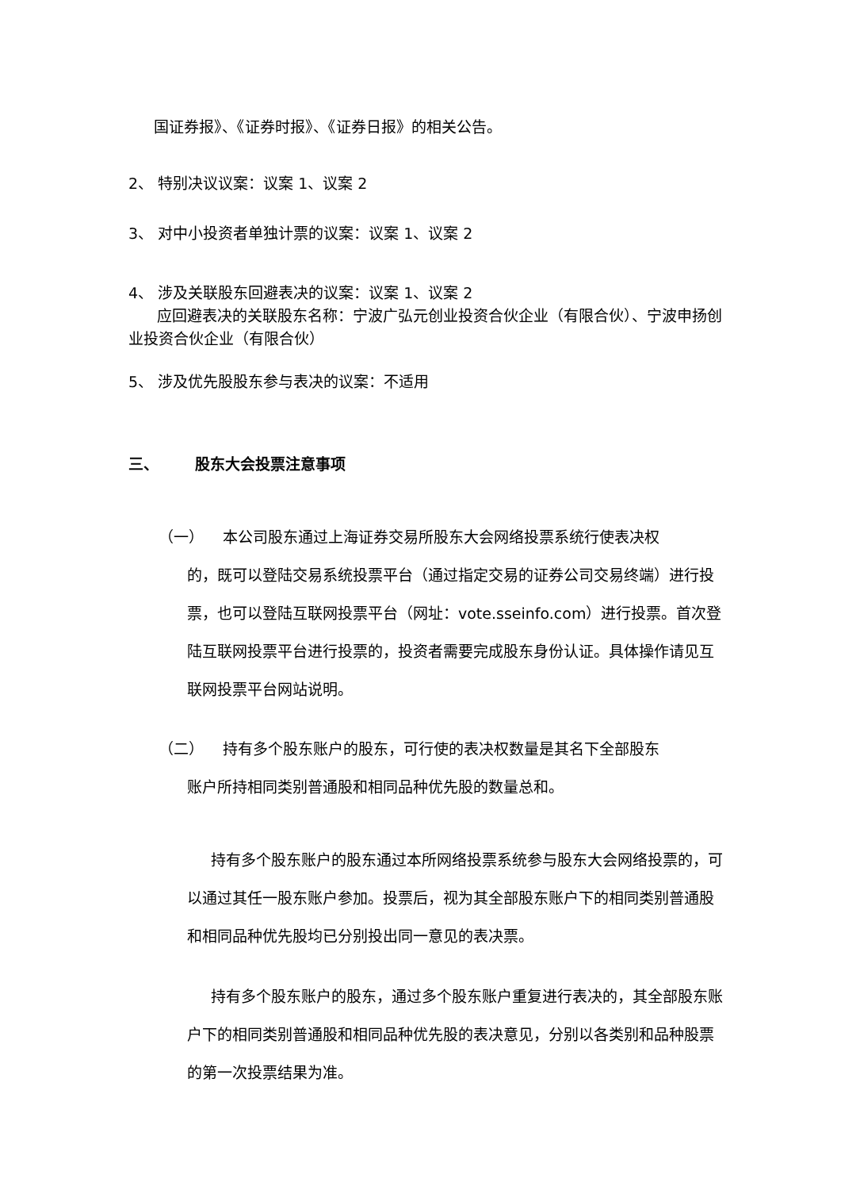国证券报》、《证券时报》、《证券日报》的相关公告。
2、 特别决议议案：议案 1、议案 2
3、 对中小投资者单独计票的议案：议案 1、议案 2
4、 涉及关联股东回避表决的议案：议案 1、议案 2
应回避表决的关联股东名称：宁波广弘元创业投资合伙企业（有限合伙）、宁波申扬创业投资合伙企业（有限合伙）
5、 涉及优先股股东参与表决的议案：不适用
三、 股东大会投票注意事项
（一） 本公司股东通过上海证券交易所股东大会网络投票系统行使表决权
的，既可以登陆交易系统投票平台（通过指定交易的证券公司交易终端）进行投票，也可以登陆互联网投票平台（网址：vote.sseinfo.com）进行投票。首次登陆互联网投票平台进行投票的，投资者需要完成股东身份认证。具体操作请见互联网投票平台网站说明。
（二） 持有多个股东账户的股东，可行使的表决权数量是其名下全部股东
账户所持相同类别普通股和相同品种优先股的数量总和。
持有多个股东账户的股东通过本所网络投票系统参与股东大会网络投票的，可以通过其任一股东账户参加。投票后，视为其全部股东账户下的相同类别普通股和相同品种优先股均已分别投出同一意见的表决票。
持有多个股东账户的股东，通过多个股东账户重复进行表决的，其全部股东账户下的相同类别普通股和相同品种优先股的表决意见，分别以各类别和品种股票的第一次投票结果为准。